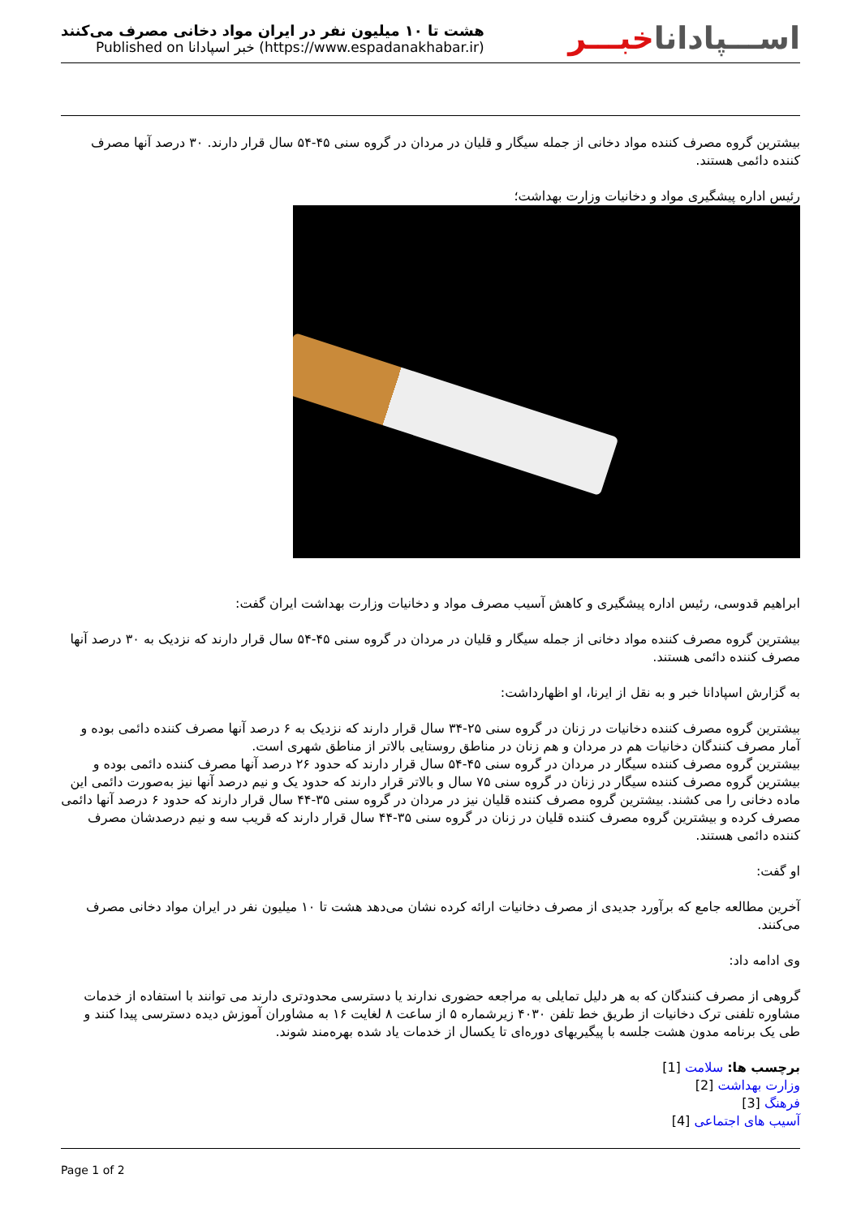هشت تا ۱۰ میلیون نفر در ایران مواد دخانی مصرف می‌کنند
Published on خبر اسپادانا (https://www.espadanakhabar.ir)
اســـپاداناخبـــر
بیشترین گروه مصرف کننده مواد دخانی از جمله سیگار و قلیان در مردان در گروه سنی ۴۵-۵۴ سال قرار دارند. ۳۰ درصد آنها مصرف کننده دائمی هستند.
رئیس اداره پیشگیری مواد و دخانیات وزارت بهداشت؛
ابراهیم قدوسی، رئیس اداره پیشگیری و کاهش آسیب مصرف مواد و دخانیات وزارت بهداشت ایران گفت:
بیشترین گروه مصرف کننده مواد دخانی از جمله سیگار و قلیان در مردان در گروه سنی ۴۵-۵۴ سال قرار دارند که نزدیک به ۳۰ درصد آنها مصرف کننده دائمی هستند.
به گزارش اسپادانا خبر و به نقل از ایرنا، او اظهارداشت:
بیشترین گروه مصرف کننده دخانیات در زنان در گروه سنی ۲۵-۳۴ سال قرار دارند که نزدیک به ۶ درصد آنها مصرف کننده دائمی بوده و آمار مصرف کنندگان دخانیات هم در مردان و هم زنان در مناطق روستایی بالاتر از مناطق شهری است.
بیشترین گروه مصرف کننده سیگار در مردان در گروه سنی ۴۵-۵۴ سال قرار دارند که حدود ۲۶ درصد آنها مصرف کننده دائمی بوده و بیشترین گروه مصرف کننده سیگار در زنان در گروه سنی ۷۵ سال و بالاتر قرار دارند که حدود یک و نیم درصد آنها نیز به‌صورت دائمی این ماده دخانی را می کشند. بیشترین گروه مصرف کننده قلیان نیز در مردان در گروه سنی ۳۵-۴۴ سال قرار دارند که حدود ۶ درصد آنها دائمی مصرف کرده و بیشترین گروه مصرف کننده قلیان در زنان در گروه سنی ۳۵-۴۴ سال قرار دارند که قریب سه و نیم درصدشان مصرف کننده دائمی هستند.
او گفت:
آخرین مطالعه جامع که برآورد جدیدی از مصرف دخانیات ارائه کرده نشان می‌دهد هشت تا ۱۰ میلیون نفر در ایران مواد دخانی مصرف می‌کنند.
وی ادامه داد:
گروهی از مصرف کنندگان که به هر دلیل تمایلی به مراجعه حضوری ندارند یا دسترسی محدودتری دارند می توانند با استفاده از خدمات مشاوره تلفنی ترک دخانیات از طریق خط تلفن ۴۰۳۰ زیرشماره ۵ از ساعت ۸ لغایت ۱۶ به مشاوران آموزش دیده دسترسی پیدا کنند و طی یک برنامه مدون هشت جلسه با پیگیریهای دوره‌ای تا یکسال از خدمات یاد شده بهره‌مند شوند.
برچسب ها: سلامت [1]
وزارت بهداشت [2]
فرهنگ [3]
آسیب های اجتماعی [4]
Page 1 of 2